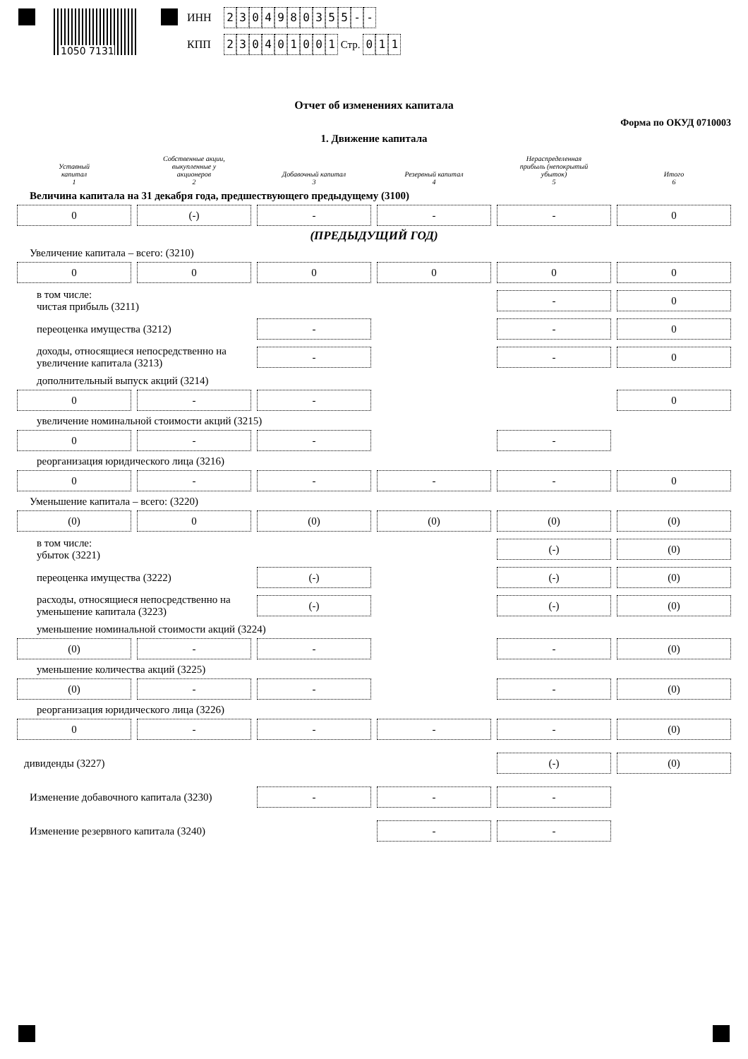1050 7131
ИНН 2304980355 - -
КПП 230401001 Стр. 0 1 1
Отчет об изменениях капитала
Форма по ОКУД 0710003
1. Движение капитала
Уставный
капитал
1
Собственные акции,
выкупленные у
акционеров
2
Добавочный капитал
3
Резервный капитал
4
Нераспределенная
прибыль (непокрытый
убыток)
5
Итого
6
Величина капитала на 31 декабря года, предшествующего предыдущему (3100)
0
(-)
-
-
-
0
(ПРЕДЫДУЩИЙ ГОД)
Увеличение капитала – всего: (3210)
0
0
0
0
0
0
в том числе:
чистая прибыль (3211)
-
0
переоценка имущества (3212)
-
-
0
доходы, относящиеся непосредственно на увеличение капитала (3213)
-
-
0
дополнительный выпуск акций (3214)
0
-
-
0
увеличение номинальной стоимости акций (3215)
0
-
-
-
реорганизация юридического лица (3216)
0
-
-
-
-
0
Уменьшение капитала – всего: (3220)
(0)
0
(0)
(0)
(0)
(0)
в том числе:
убыток (3221)
(-)
(0)
переоценка имущества (3222)
(-)
(-)
(0)
расходы, относящиеся непосредственно на уменьшение капитала (3223)
(-)
(-)
(0)
уменьшение номинальной стоимости акций (3224)
(0)
-
-
-
(0)
уменьшение количества акций (3225)
(0)
-
-
-
(0)
реорганизация юридического лица (3226)
0
-
-
-
-
(0)
дивиденды (3227)
(-)
(0)
Изменение добавочного капитала (3230)
-
-
-
Изменение резервного капитала (3240)
-
-